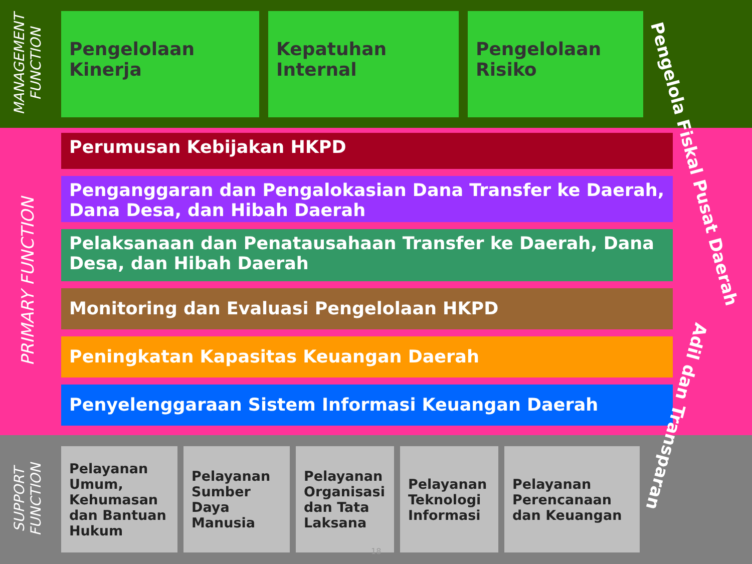MANAGEMENT FUNCTION
Pengelolaan Kinerja
Kepatuhan Internal
Pengelolaan Risiko
PRIMARY FUNCTION
Perumusan Kebijakan HKPD
Penganggaran dan Pengalokasian Dana Transfer ke Daerah, Dana Desa, dan Hibah Daerah
Pelaksanaan dan Penatausahaan Transfer ke Daerah, Dana Desa, dan Hibah Daerah
Monitoring dan Evaluasi Pengelolaan HKPD
Peningkatan Kapasitas Keuangan Daerah
Penyelenggaraan Sistem Informasi Keuangan Daerah
SUPPORT FUNCTION
Pelayanan Umum, Kehumasan dan Bantuan Hukum
Pelayanan Sumber Daya Manusia
Pelayanan Organisasi dan Tata Laksana
Pelayanan Teknologi Informasi
Pelayanan Perencanaan dan Keuangan
Pengelola Fiskal Pusat Daerah
Adil dan Transparan
18